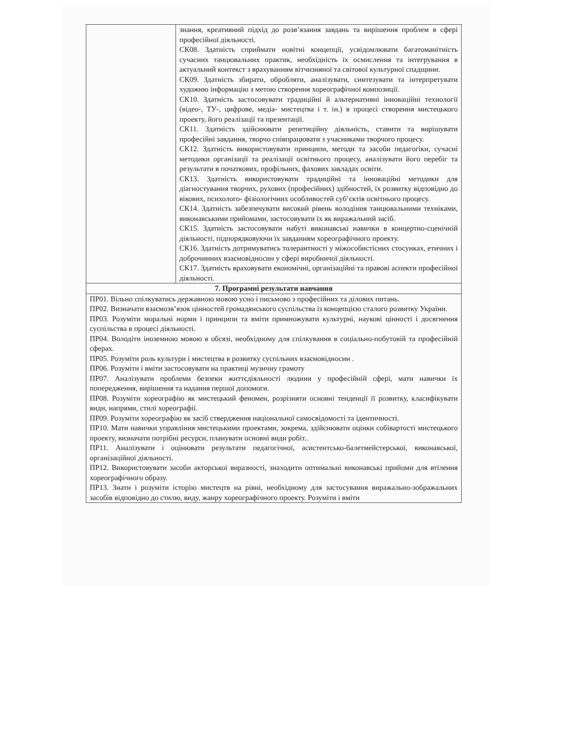| | знання, креативний підхід до розв’язання завдань та вирішення проблем в сфері професійної діяльності. СК08. Здатність сприймати новітні концепції, усвідомлювати багатоманітність сучасних танцювальних практик, необхідність їх осмислення та інтегрування в актуальний контекст з врахуванням вітчизняної та світової культурної спадщини. СК09. Здатність збирати, обробляти, аналізувати, синтезувати та інтерпретувати художню інформацію з метою створення хореографічної композиції. СК10. Здатність застосовувати традиційні й альтернативні інноваційні технології (відео-, ТУ-, цифрове, медіа- мистецтва і т. ін.) в процесі створення мистецького проекту, його реалізації та презентації. СК11. Здатність здійснювати репетиційну діяльність, ставити та вирішувати професійні завдання, творчо співпрацювати з учасниками творчого процесу. СК12. Здатність використовувати принципи, методи та засоби педагогіки, сучасні методики організації та реалізації освітнього процесу, аналізувати його перебіг та результати в початкових, профільних, фахових закладах освіти. СК13. Здатність використовувати традиційні та інноваційні методики для діагностування творчих, рухових (професійних) здібностей, їх розвитку відповідно до вікових, психолого- фізіологічних особливостей суб’єктів освітнього процесу. СК14. Здатність забезпечувати високий рівень володіння танцювальними техніками, виконавськими прийомами, застосовувати їх як виражальний засіб. СК15. Здатність застосовувати набуті виконавські навички в концертно-сценічній діяльності, підпорядковуючи їх завданням хореографічного проекту. СК16. Здатність дотримуватись толерантності у міжособистісних стосунках, етичних і доброчинних взаємовідносин у сфері виробничої діяльності. СК17. Здатність враховувати економічні, організаційні та правові аспекти професійної діяльності. |
| 7. Програмні результати навчання | |
| ПР01. Вільно спілкуватись державною мовою усно і письмово з професійних та ділових питань. ПР02. Визначати взаємозв’язок цінностей громадянського суспільства із концепцією сталого розвитку України. ПР03. Розуміти моральні норми і принципи та вміти примножувати культурні, наукові цінності і досягнення суспільства в процесі діяльності. ПР04. Володіти іноземною мовою в обсязі, необхідному для спілкування в соціально-побутовій та професійній сферах. ПР05. Розуміти роль культури і мистецтва в розвитку суспільних взаємовідносин . ПР06. Розуміти і вміти застосовувати на практиці музичну грамоту ПР07. Аналізувати проблеми безпеки життєдіяльності людини у професійній сфері, мати навички їх попередження, вирішення та надання першої допомоги. ПР08. Розуміти хореографію як мистецький феномен, розрізняти основні тенденції її розвитку, класифікувати види, напрями, стилі хореографії. ПР09. Розуміти хореографію як засіб ствердження національної самосвідомості та ідентичності. ПР10. Мати навички управління мистецькими проектами, зокрема, здійснювати оцінки собівартості мистецького проекту, визначати потрібні ресурси, планувати основні види робіт.. ПР11. Аналізувати і оцінювати результати педагогічної, асистентсько-балетмейстерської, виконавської, організаційної діяльності. ПР12. Використовувати засоби акторської виразності, знаходити оптимальні виконавські прийоми для втілення хореографічного образу. ПР13. Знати і розуміти історію мистецтв на рівні, необхідному для застосування виражально-зображальних засобів відповідно до стилю, виду, жанру хореографічного проекту. Розуміти і вміти | |